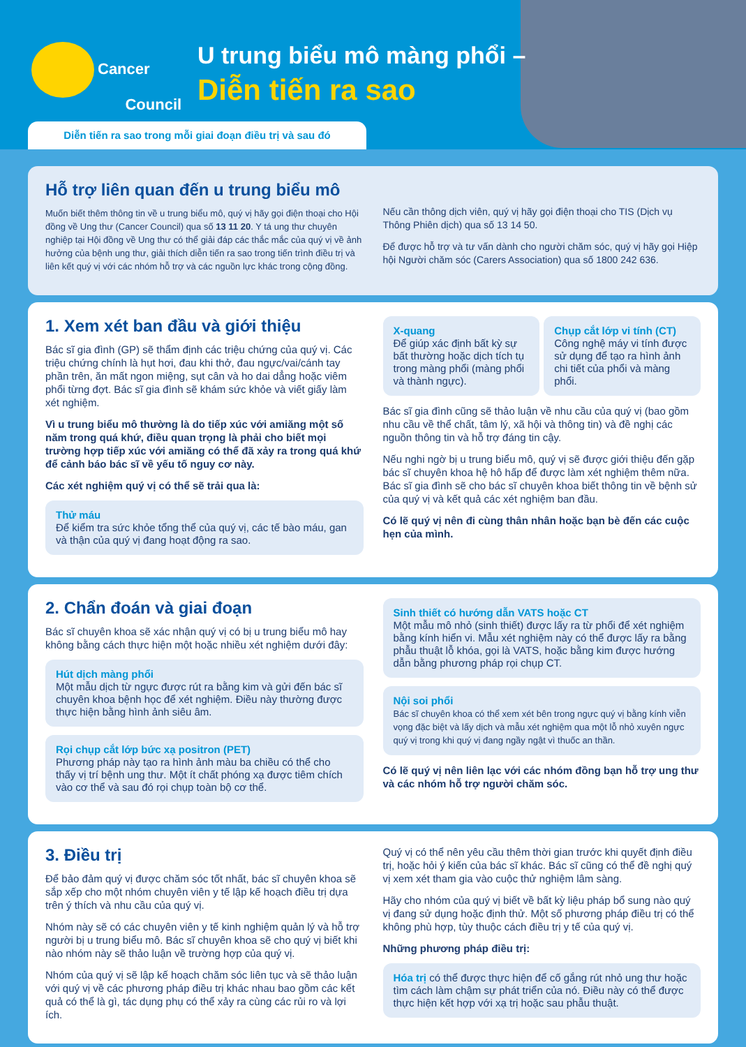Cancer
Council
U trung biểu mô màng phổi –
Diễn tiến ra sao
Diễn tiến ra sao trong mỗi giai đoạn điều trị và sau đó
Hỗ trợ liên quan đến u trung biểu mô
Muốn biết thêm thông tin về u trung biểu mô, quý vị hãy gọi điện thoại cho Hội đồng về Ung thư (Cancer Council) qua số 13 11 20. Y tá ung thư chuyên nghiệp tại Hội đồng về Ung thư có thể giải đáp các thắc mắc của quý vị về ảnh hưởng của bệnh ung thư, giải thích diễn tiến ra sao trong tiến trình điều trị và liên kết quý vị với các nhóm hỗ trợ và các nguồn lực khác trong cộng đồng.
Nếu cần thông dịch viên, quý vị hãy gọi điện thoại cho TIS (Dịch vụ Thông Phiên dịch) qua số 13 14 50.
Để được hỗ trợ và tư vấn dành cho người chăm sóc, quý vị hãy gọi Hiệp hội Người chăm sóc (Carers Association) qua số 1800 242 636.
1. Xem xét ban đầu và giới thiệu
Bác sĩ gia đình (GP) sẽ thẩm định các triệu chứng của quý vị. Các triệu chứng chính là hụt hơi, đau khi thở, đau ngực/vai/cánh tay phần trên, ăn mất ngon miệng, sụt cân và ho dai dẳng hoặc viêm phổi từng đợt. Bác sĩ gia đình sẽ khám sức khỏe và viết giấy làm xét nghiệm.
Vì u trung biểu mô thường là do tiếp xúc với amiăng một số năm trong quá khứ, điều quan trọng là phải cho biết mọi trường hợp tiếp xúc với amiăng có thể đã xảy ra trong quá khứ để cảnh báo bác sĩ về yếu tố nguy cơ này.
Các xét nghiệm quý vị có thể sẽ trải qua là:
Thử máu
Để kiểm tra sức khỏe tổng thể của quý vị, các tế bào máu, gan và thận của quý vị đang hoạt động ra sao.
X-quang
Để giúp xác định bất kỳ sự bất thường hoặc dịch tích tụ trong màng phổi (màng phổi và thành ngực).
Chụp cắt lớp vi tính (CT)
Công nghệ máy vi tính được sử dụng để tạo ra hình ảnh chi tiết của phổi và màng phổi.
Bác sĩ gia đình cũng sẽ thảo luận về nhu cầu của quý vị (bao gồm nhu cầu về thể chất, tâm lý, xã hội và thông tin) và đề nghị các nguồn thông tin và hỗ trợ đáng tin cậy.
Nếu nghi ngờ bị u trung biểu mô, quý vị sẽ được giới thiệu đến gặp bác sĩ chuyên khoa hệ hô hấp để được làm xét nghiệm thêm nữa. Bác sĩ gia đình sẽ cho bác sĩ chuyên khoa biết thông tin về bệnh sử của quý vị và kết quả các xét nghiệm ban đầu.
Có lẽ quý vị nên đi cùng thân nhân hoặc bạn bè đến các cuộc hẹn của mình.
2. Chẩn đoán và giai đoạn
Bác sĩ chuyên khoa sẽ xác nhận quý vị có bị u trung biểu mô hay không bằng cách thực hiện một hoặc nhiều xét nghiệm dưới đây:
Hút dịch màng phổi
Một mẫu dịch từ ngực được rút ra bằng kim và gửi đến bác sĩ chuyên khoa bệnh học để xét nghiệm. Điều này thường được thực hiện bằng hình ảnh siêu âm.
Rọi chụp cắt lớp bức xạ positron (PET)
Phương pháp này tạo ra hình ảnh màu ba chiều có thể cho thấy vị trí bệnh ung thư. Một ít chất phóng xạ được tiêm chích vào cơ thể và sau đó rọi chụp toàn bộ cơ thể.
Sinh thiết có hướng dẫn VATS hoặc CT
Một mẫu mô nhỏ (sinh thiết) được lấy ra từ phổi để xét nghiệm bằng kính hiển vi. Mẫu xét nghiệm này có thể được lấy ra bằng phẫu thuật lỗ khóa, gọi là VATS, hoặc bằng kim được hướng dẫn bằng phương pháp rọi chụp CT.
Nội soi phổi
Bác sĩ chuyên khoa có thể xem xét bên trong ngực quý vị bằng kính viễn vọng đặc biệt và lấy dịch và mẫu xét nghiệm qua một lỗ nhỏ xuyên ngực quý vị trong khi quý vị đang ngầy ngật vì thuốc an thần.
Có lẽ quý vị nên liên lạc với các nhóm đồng bạn hỗ trợ ung thư và các nhóm hỗ trợ người chăm sóc.
3. Điều trị
Để bảo đảm quý vị được chăm sóc tốt nhất, bác sĩ chuyên khoa sẽ sắp xếp cho một nhóm chuyên viên y tế lập kế hoạch điều trị dựa trên ý thích và nhu cầu của quý vị.
Nhóm này sẽ có các chuyên viên y tế kinh nghiệm quản lý và hỗ trợ người bị u trung biểu mô. Bác sĩ chuyên khoa sẽ cho quý vị biết khi nào nhóm này sẽ thảo luận về trường hợp của quý vị.
Nhóm của quý vị sẽ lập kế hoạch chăm sóc liên tục và sẽ thảo luận với quý vị về các phương pháp điều trị khác nhau bao gồm các kết quả có thể là gì, tác dụng phụ có thể xảy ra cùng các rủi ro và lợi ích.
Quý vị có thể nên yêu cầu thêm thời gian trước khi quyết định điều trị, hoặc hỏi ý kiến của bác sĩ khác. Bác sĩ cũng có thể đề nghị quý vị xem xét tham gia vào cuộc thử nghiệm lâm sàng.
Hãy cho nhóm của quý vị biết về bất kỳ liệu pháp bổ sung nào quý vị đang sử dụng hoặc định thử. Một số phương pháp điều trị có thể không phù hợp, tùy thuộc cách điều trị y tế của quý vị.
Những phương pháp điều trị:
Hóa trị có thể được thực hiện để cố gắng rút nhỏ ung thư hoặc tìm cách làm chậm sự phát triển của nó. Điều này có thể được thực hiện kết hợp với xạ trị hoặc sau phẫu thuật.